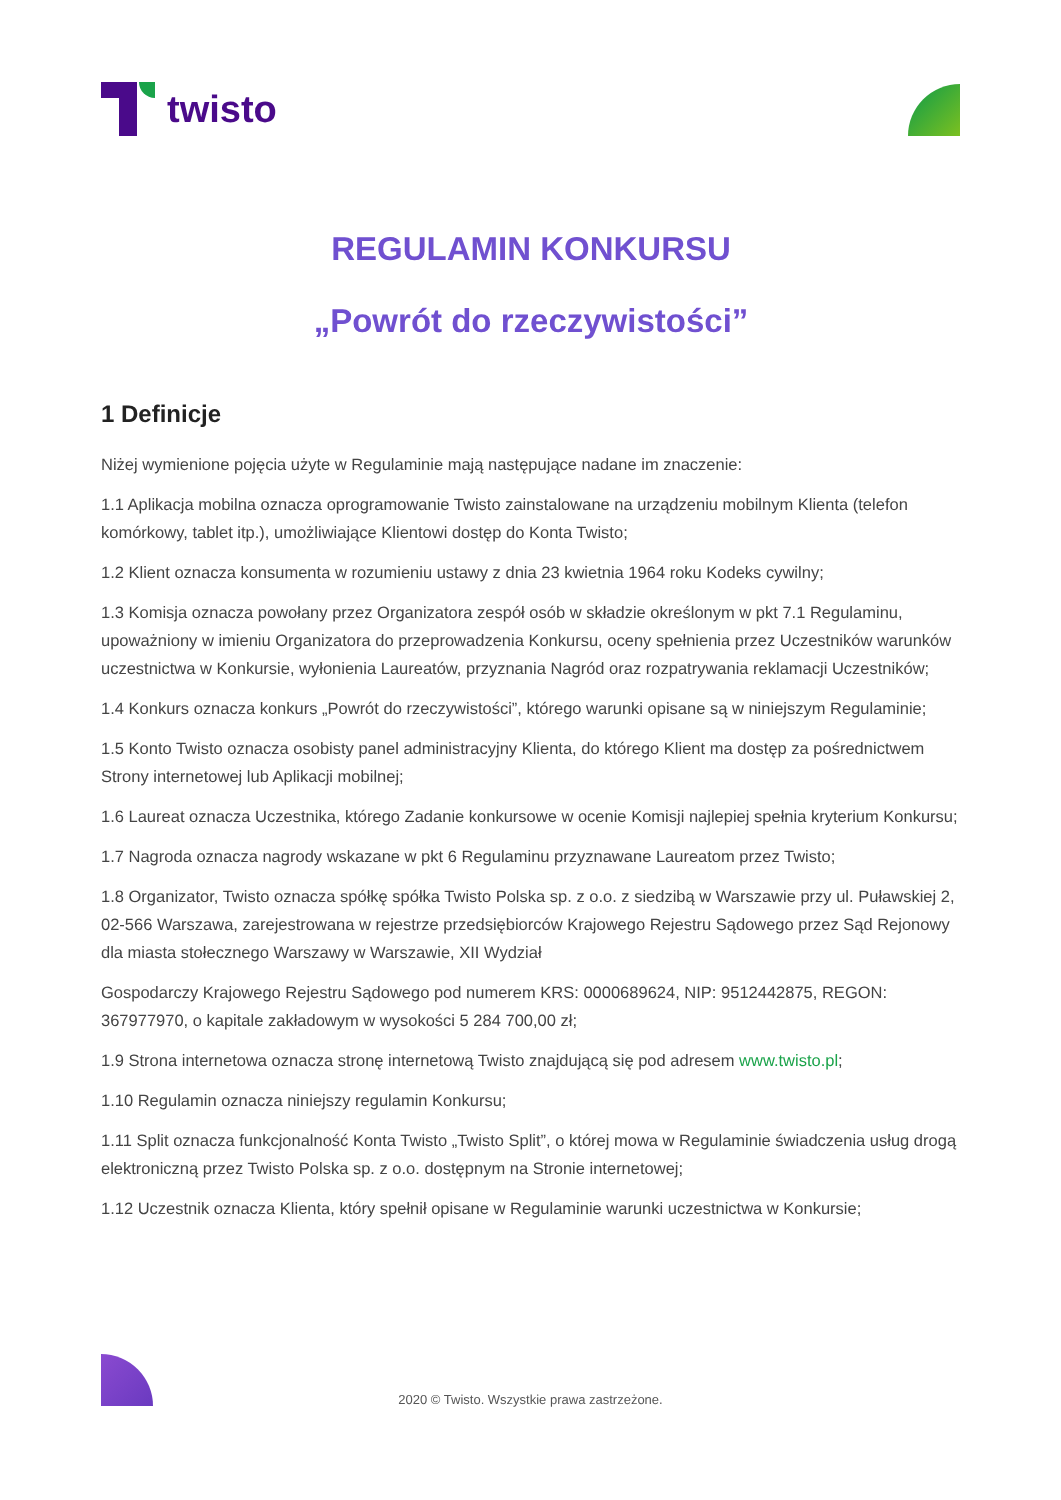twisto
REGULAMIN KONKURSU
„Powrót do rzeczywistości”
1 Definicje
Niżej wymienione pojęcia użyte w Regulaminie mają następujące nadane im znaczenie:
1.1 Aplikacja mobilna oznacza oprogramowanie Twisto zainstalowane na urządzeniu mobilnym Klienta (telefon komórkowy, tablet itp.), umożliwiające Klientowi dostęp do Konta Twisto;
1.2 Klient oznacza konsumenta w rozumieniu ustawy z dnia 23 kwietnia 1964 roku Kodeks cywilny;
1.3 Komisja oznacza powołany przez Organizatora zespół osób w składzie określonym w pkt 7.1 Regulaminu, upoważniony w imieniu Organizatora do przeprowadzenia Konkursu, oceny spełnienia przez Uczestników warunków uczestnictwa w Konkursie, wyłonienia Laureatów, przyznania Nagród oraz rozpatrywania reklamacji Uczestników;
1.4 Konkurs oznacza konkurs „Powrót do rzeczywistości”, którego warunki opisane są w niniejszym Regulaminie;
1.5 Konto Twisto oznacza osobisty panel administracyjny Klienta, do którego Klient ma dostęp za pośrednictwem Strony internetowej lub Aplikacji mobilnej;
1.6 Laureat oznacza Uczestnika, którego Zadanie konkursowe w ocenie Komisji najlepiej spełnia kryterium Konkursu;
1.7 Nagroda oznacza nagrody wskazane w pkt 6 Regulaminu przyznawane Laureatom przez Twisto;
1.8 Organizator, Twisto oznacza spółkę spółka Twisto Polska sp. z o.o. z siedzibą w Warszawie przy ul. Puławskiej 2, 02-566 Warszawa, zarejestrowana w rejestrze przedsiębiorców Krajowego Rejestru Sądowego przez Sąd Rejonowy dla miasta stołecznego Warszawy w Warszawie, XII Wydział
Gospodarczy Krajowego Rejestru Sądowego pod numerem KRS: 0000689624, NIP: 9512442875, REGON: 367977970, o kapitale zakładowym w wysokości 5 284 700,00 zł;
1.9 Strona internetowa oznacza stronę internetową Twisto znajdującą się pod adresem www.twisto.pl;
1.10 Regulamin oznacza niniejszy regulamin Konkursu;
1.11 Split oznacza funkcjonalność Konta Twisto „Twisto Split”, o której mowa w Regulaminie świadczenia usług drogą elektroniczną przez Twisto Polska sp. z o.o. dostępnym na Stronie internetowej;
1.12 Uczestnik oznacza Klienta, który spełnił opisane w Regulaminie warunki uczestnictwa w Konkursie;
2020 © Twisto. Wszystkie prawa zastrzeżone.